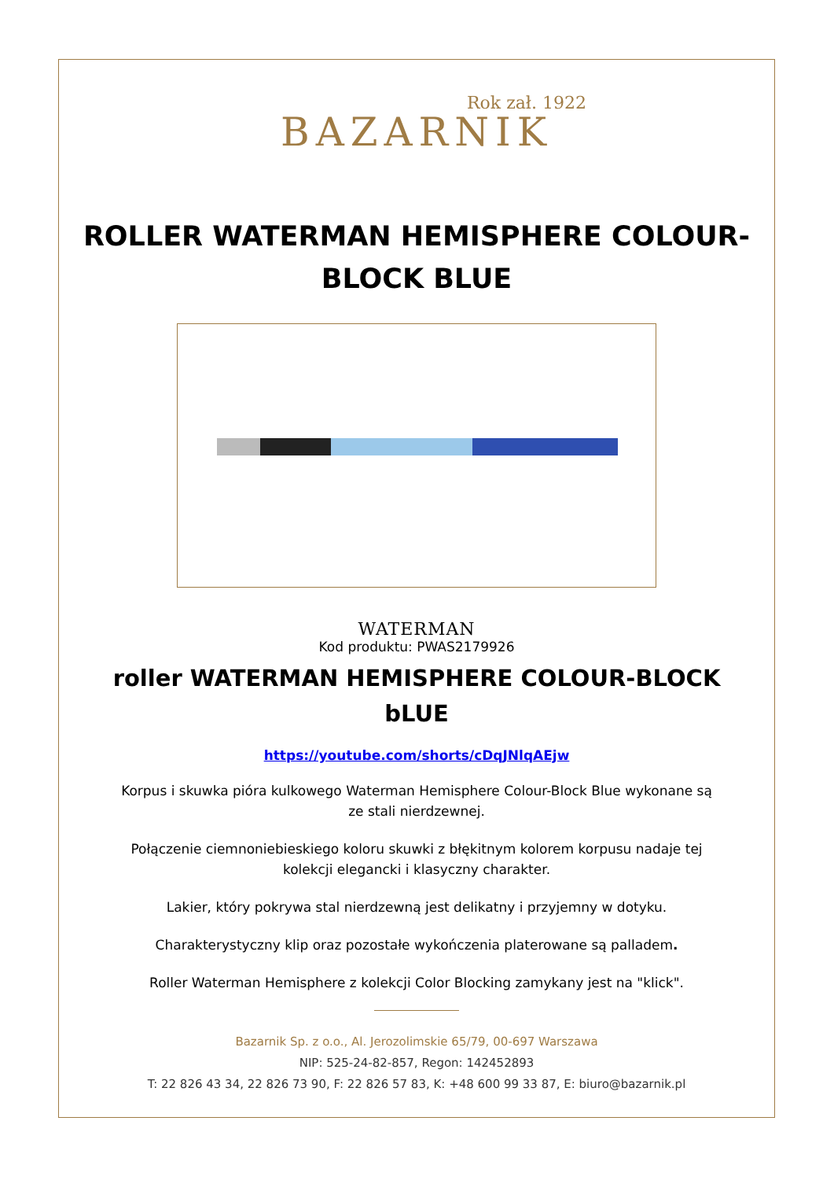Rok zał. 1922
BAZARNIK
ROLLER WATERMAN HEMISPHERE COLOUR-BLOCK BLUE
WATERMAN
Kod produktu: PWAS2179926
roller WATERMAN HEMISPHERE COLOUR-BLOCK bLUE
https://youtube.com/shorts/cDqJNlqAEjw
Korpus i skuwka pióra kulkowego Waterman Hemisphere Colour-Block Blue wykonane są ze stali nierdzewnej.
Połączenie ciemnoniebieskiego koloru skuwki z błękitnym kolorem korpusu nadaje tej kolekcji elegancki i klasyczny charakter.
Lakier, który pokrywa stal nierdzewną jest delikatny i przyjemny w dotyku.
Charakterystyczny klip oraz pozostałe wykończenia platerowane są palladem.
Roller Waterman Hemisphere z kolekcji Color Blocking zamykany jest na "klick".
Bazarnik Sp. z o.o., Al. Jerozolimskie 65/79, 00-697 Warszawa
NIP: 525-24-82-857, Regon: 142452893
T: 22 826 43 34, 22 826 73 90, F: 22 826 57 83, K: +48 600 99 33 87, E: biuro@bazarnik.pl